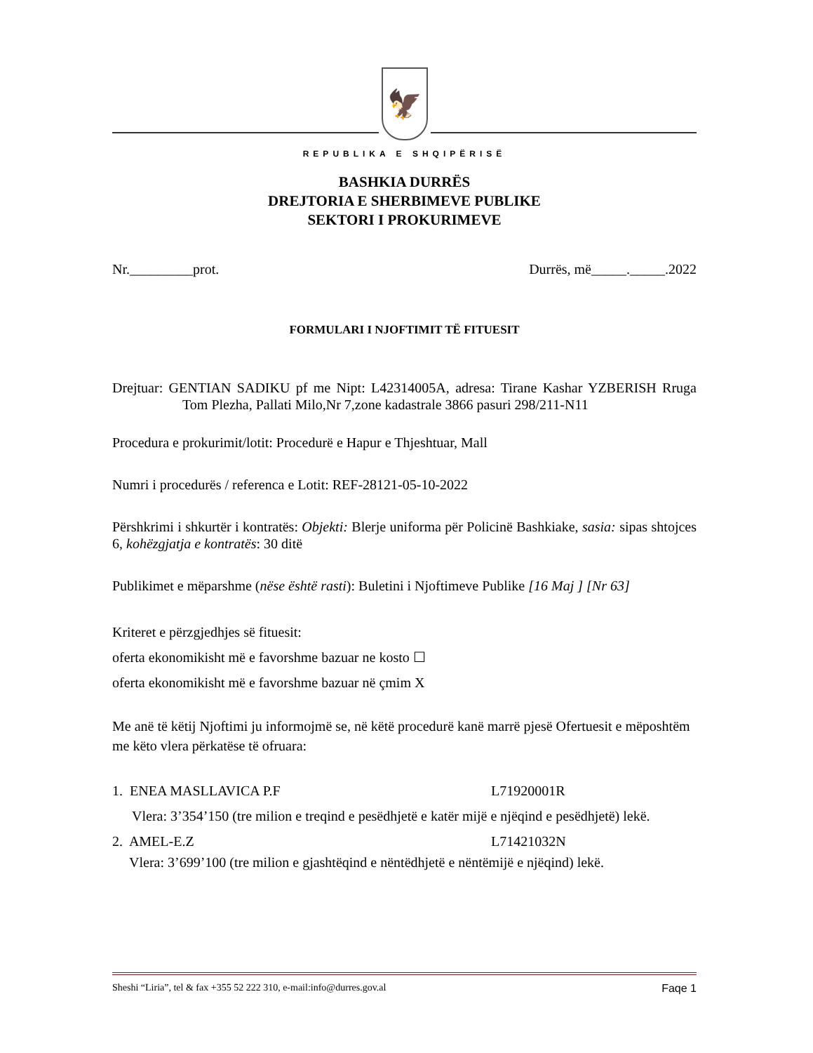🦅
REPUBLIKA E SHQIPËRISË
BASHKIA DURRËS
DREJTORIA E SHERBIMEVE PUBLIKE
SEKTORI I PROKURIMEVE
Nr._________prot. Durrës, më_____._____.2022
FORMULARI I NJOFTIMIT TË FITUESIT
Drejtuar: GENTIAN SADIKU pf me Nipt: L42314005A, adresa: Tirane Kashar YZBERISH Rruga Tom Plezha, Pallati Milo,Nr 7,zone kadastrale 3866 pasuri 298/211-N11
Procedura e prokurimit/lotit: Procedurë e Hapur e Thjeshtuar, Mall
Numri i procedurës / referenca e Lotit: REF-28121-05-10-2022
Përshkrimi i shkurtër i kontratës: Objekti: Blerje uniforma për Policinë Bashkiake, sasia: sipas shtojces 6, kohëzgjatja e kontratës: 30 ditë
Publikimet e mëparshme (nëse është rasti): Buletini i Njoftimeve Publike [16 Maj ] [Nr 63]
Kriteret e përzgjedhjes së fituesit:
oferta ekonomikisht më e favorshme bazuar ne kosto ☐
oferta ekonomikisht më e favorshme bazuar në çmim X
Me anë të këtij Njoftimi ju informojmë se, në këtë procedurë kanë marrë pjesë Ofertuesit e mëposhtëm me këto vlera përkatëse të ofruara:
1. ENEA MASLLAVICA P.F L71920001R
Vlera: 3’354’150 (tre milion e treqind e pesëdhjetë e katër mijë e njëqind e pesëdhjetë) lekë.
2. AMEL-E.Z L71421032N
Vlera: 3’699’100 (tre milion e gjashtëqind e nëntëdhjetë e nëntëmijë e njëqind) lekë.
Sheshi “Liria”, tel & fax +355 52 222 310, e-mail:info@durres.gov.al Faqe 1